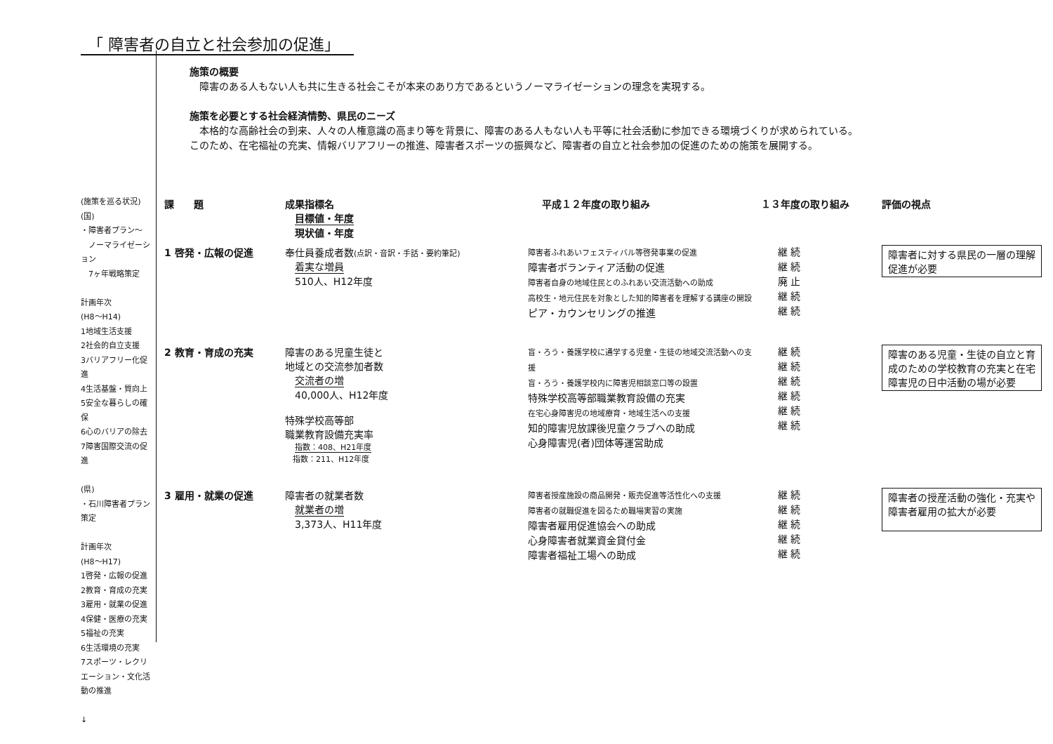「 障害者の自立と社会参加の促進」
施策の概要
　障害のある人もない人も共に生きる社会こそが本来のあり方であるというノーマライゼーションの理念を実現する。
施策を必要とする社会経済情勢、県民のニーズ
　本格的な高齢社会の到来、人々の人権意識の高まり等を背景に、障害のある人もない人も平等に社会活動に参加できる環境づくりが求められている。
このため、在宅福祉の充実、情報バリアフリーの推進、障害者スポーツの振興など、障害者の自立と社会参加の促進のための施策を展開する。
(施策を巡る状況)
(国)
・障害者プラン～
　ノーマライゼーション
　7ヶ年戦略策定
計画年次
(H8～H14)
1地域生活支援
2社会的自立支援
3バリアフリー化促進
4生活基盤・質向上
5安全な暮らしの確保
6心のバリアの除去
7障害国際交流の促進
(県)
・石川障害者プラン策定
計画年次
(H8～H17)
1啓発・広報の促進
2教育・育成の充実
3雇用・就業の促進
4保健・医療の充実
5福祉の充実
6生活環境の充実
7スポーツ・レクリエーション・文化活動の推進
↓
| 課 題 | 成果指標名 目標値・年度 現状値・年度 | 平成１２年度の取り組み | １３年度の取り組み | 評価の視点 |
| --- | --- | --- | --- | --- |
| 1 啓発・広報の促進 | 奉仕員養成者数 (点訳・音訳・手話・要約筆記) 着実な増員 510人、H12年度 | 障害者ふれあいフェスティバル等啓発事業の促進 障害者ボランティア活動の促進 障害者自身の地域住民とのふれあい交流活動への助成 高校生・地元住民を対象とした知的障害者を理解する講座の開設 ピア・カウンセリングの推進 | 継 続 継 続 廃 止 継 続 継 続 | 障害者に対する県民の一層の理解促進が必要 |
| 2 教育・育成の充実 | 障害のある児童生徒と 地域との交流参加者数 交流者の増 40,000人、H12年度 特殊学校高等部 職業教育設備充実率 指数：408、H21年度 指数：211、H12年度 | 盲・ろう・養護学校に通学する児童・生徒の地域交流活動への支援 盲・ろう・養護学校内に障害児相談窓口等の設置 特殊学校高等部職業教育設備の充実 在宅心身障害児の地域療育・地域生活への支援 知的障害児放課後児童クラブへの助成 心身障害児(者)団体等運営助成 | 継 続 継 続 継 続 継 続 継 続 継 続 | 障害のある児童・生徒の自立と育成のための学校教育の充実と在宅障害児の日中活動の場が必要 |
| 3 雇用・就業の促進 | 障害者の就業者数 就業者の増 3,373人、H11年度 | 障害者授産施設の商品開発・販売促進等活性化への支援 障害者の就職促進を図るため職場実習の実施 障害者雇用促進協会への助成 心身障害者就業資金貸付金 障害者福祉工場への助成 | 継 続 継 続 継 続 継 続 継 続 | 障害者の授産活動の強化・充実や障害者雇用の拡大が必要 |